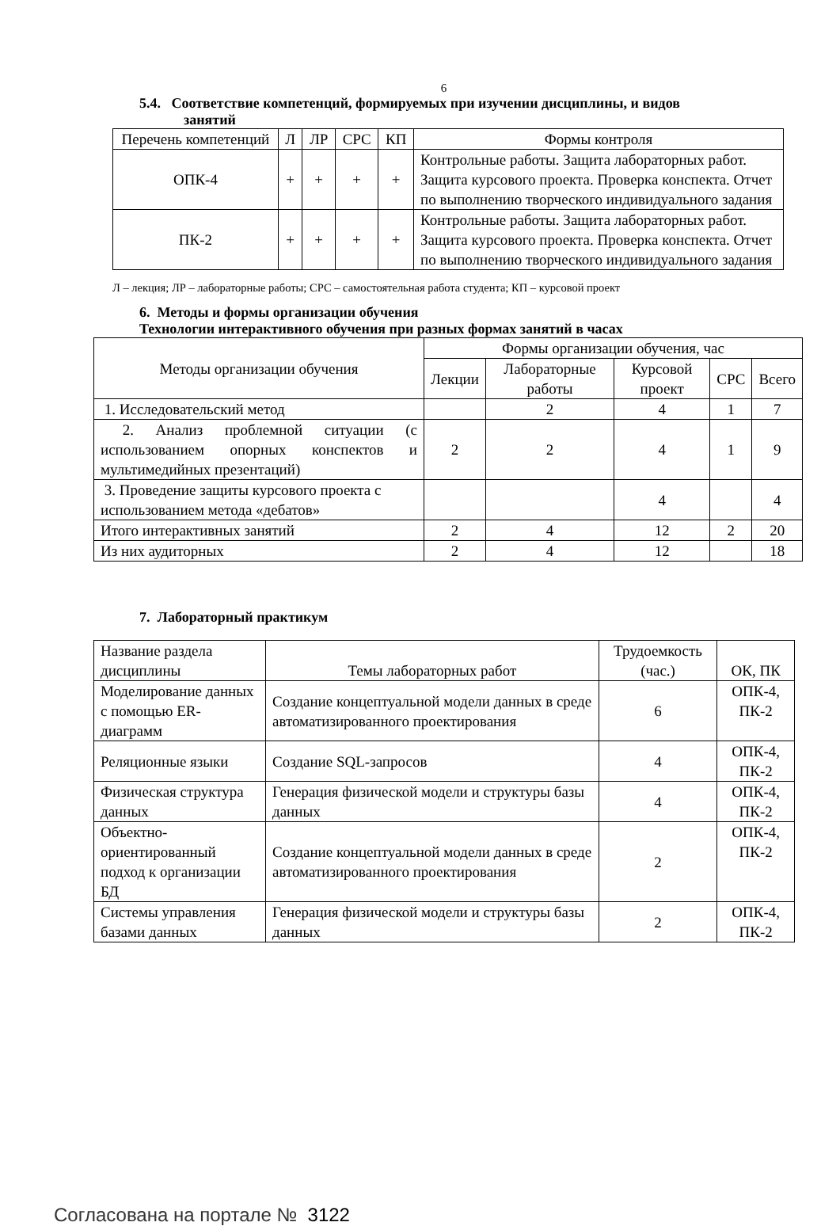6
5.4. Соответствие компетенций, формируемых при изучении дисциплины, и видов
занятий
| Перечень компетенций | Л | ЛР | СРС | КП | Формы контроля |
| --- | --- | --- | --- | --- | --- |
| ОПК-4 | + | + | + | + | Контрольные работы. Защита лабораторных работ. Защита курсового проекта. Проверка конспекта. Отчет по выполнению творческого индивидуального задания |
| ПК-2 | + | + | + | + | Контрольные работы. Защита лабораторных работ. Защита курсового проекта. Проверка конспекта. Отчет по выполнению творческого индивидуального задания |
Л – лекция; ЛР – лабораторные работы; СРС – самостоятельная работа студента; КП – курсовой проект
6. Методы и формы организации обучения
Технологии интерактивного обучения при разных формах занятий в часах
| Методы организации обучения | Формы организации обучения, час | | | | |
| --- | --- | --- | --- | --- | --- |
| | Лекции | Лабораторные работы | Курсовой проект | СРС | Всего |
| 1. Исследовательский метод | | 2 | 4 | 1 | 7 |
| 2. Анализ проблемной ситуации (с использованием опорных конспектов и мультимедийных презентаций) | 2 | 2 | 4 | 1 | 9 |
| 3. Проведение защиты курсового проекта с использованием метода «дебатов» | | | 4 | | 4 |
| Итого интерактивных занятий | 2 | 4 | 12 | 2 | 20 |
| Из них аудиторных | 2 | 4 | 12 | | 18 |
7. Лабораторный практикум
| Название раздела дисциплины | Темы лабораторных работ | Трудоемкость (час.) | ОК, ПК |
| Моделирование данных с помощью ER-диаграмм | Создание концептуальной модели данных в среде автоматизированного проектирования | 6 | ОПК-4, ПК-2 |
| Реляционные языки | Создание SQL-запросов | 4 | ОПК-4, ПК-2 |
| Физическая структура данных | Генерация физической модели и структуры базы данных | 4 | ОПК-4, ПК-2 |
| Объектно-ориентированный подход к организации БД | Создание концептуальной модели данных в среде автоматизированного проектирования | 2 | ОПК-4, ПК-2 |
| Системы управления базами данных | Генерация физической модели и структуры базы данных | 2 | ОПК-4, ПК-2 |
Согласована на портале № 3122